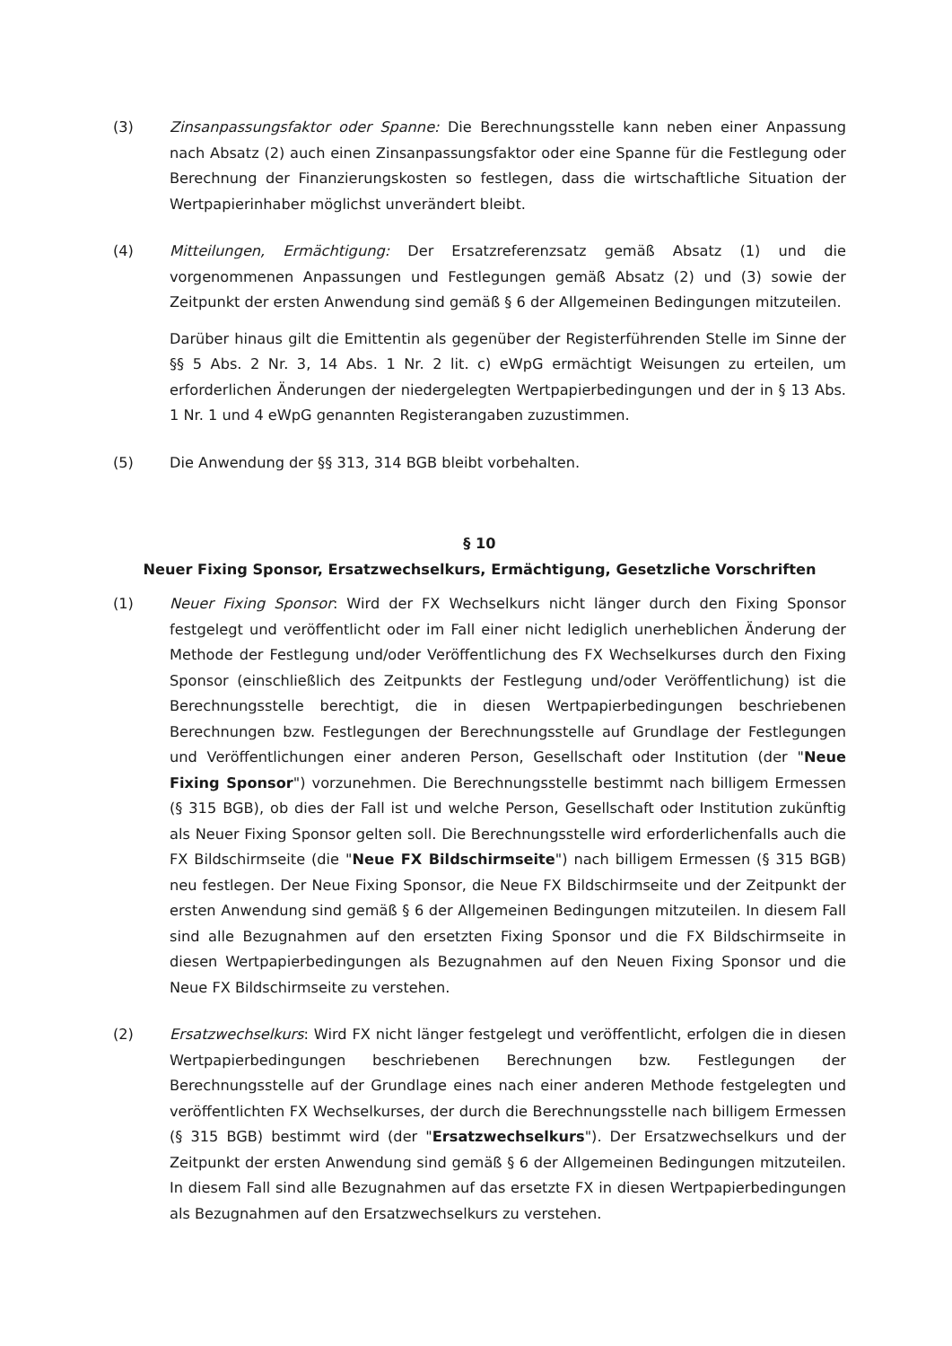(3) Zinsanpassungsfaktor oder Spanne: Die Berechnungsstelle kann neben einer Anpassung nach Absatz (2) auch einen Zinsanpassungsfaktor oder eine Spanne für die Festlegung oder Berechnung der Finanzierungskosten so festlegen, dass die wirtschaftliche Situation der Wertpapierinhaber möglichst unverändert bleibt.
(4) Mitteilungen, Ermächtigung: Der Ersatzreferenzsatz gemäß Absatz (1) und die vorgenommenen Anpassungen und Festlegungen gemäß Absatz (2) und (3) sowie der Zeitpunkt der ersten Anwendung sind gemäß § 6 der Allgemeinen Bedingungen mitzuteilen.
Darüber hinaus gilt die Emittentin als gegenüber der Registerführenden Stelle im Sinne der §§ 5 Abs. 2 Nr. 3, 14 Abs. 1 Nr. 2 lit. c) eWpG ermächtigt Weisungen zu erteilen, um erforderlichen Änderungen der niedergelegten Wertpapierbedingungen und der in § 13 Abs. 1 Nr. 1 und 4 eWpG genannten Registerangaben zuzustimmen.
(5) Die Anwendung der §§ 313, 314 BGB bleibt vorbehalten.
§ 10
Neuer Fixing Sponsor, Ersatzwechselkurs, Ermächtigung, Gesetzliche Vorschriften
(1) Neuer Fixing Sponsor: Wird der FX Wechselkurs nicht länger durch den Fixing Sponsor festgelegt und veröffentlicht oder im Fall einer nicht lediglich unerheblichen Änderung der Methode der Festlegung und/oder Veröffentlichung des FX Wechselkurses durch den Fixing Sponsor (einschließlich des Zeitpunkts der Festlegung und/oder Veröffentlichung) ist die Berechnungsstelle berechtigt, die in diesen Wertpapierbedingungen beschriebenen Berechnungen bzw. Festlegungen der Berechnungsstelle auf Grundlage der Festlegungen und Veröffentlichungen einer anderen Person, Gesellschaft oder Institution (der "Neue Fixing Sponsor") vorzunehmen. Die Berechnungsstelle bestimmt nach billigem Ermessen (§ 315 BGB), ob dies der Fall ist und welche Person, Gesellschaft oder Institution zukünftig als Neuer Fixing Sponsor gelten soll. Die Berechnungsstelle wird erforderlichenfalls auch die FX Bildschirmseite (die "Neue FX Bildschirmseite") nach billigem Ermessen (§ 315 BGB) neu festlegen. Der Neue Fixing Sponsor, die Neue FX Bildschirmseite und der Zeitpunkt der ersten Anwendung sind gemäß § 6 der Allgemeinen Bedingungen mitzuteilen. In diesem Fall sind alle Bezugnahmen auf den ersetzten Fixing Sponsor und die FX Bildschirmseite in diesen Wertpapierbedingungen als Bezugnahmen auf den Neuen Fixing Sponsor und die Neue FX Bildschirmseite zu verstehen.
(2) Ersatzwechselkurs: Wird FX nicht länger festgelegt und veröffentlicht, erfolgen die in diesen Wertpapierbedingungen beschriebenen Berechnungen bzw. Festlegungen der Berechnungsstelle auf der Grundlage eines nach einer anderen Methode festgelegten und veröffentlichten FX Wechselkurses, der durch die Berechnungsstelle nach billigem Ermessen (§ 315 BGB) bestimmt wird (der "Ersatzwechselkurs"). Der Ersatzwechselkurs und der Zeitpunkt der ersten Anwendung sind gemäß § 6 der Allgemeinen Bedingungen mitzuteilen. In diesem Fall sind alle Bezugnahmen auf das ersetzte FX in diesen Wertpapierbedingungen als Bezugnahmen auf den Ersatzwechselkurs zu verstehen.